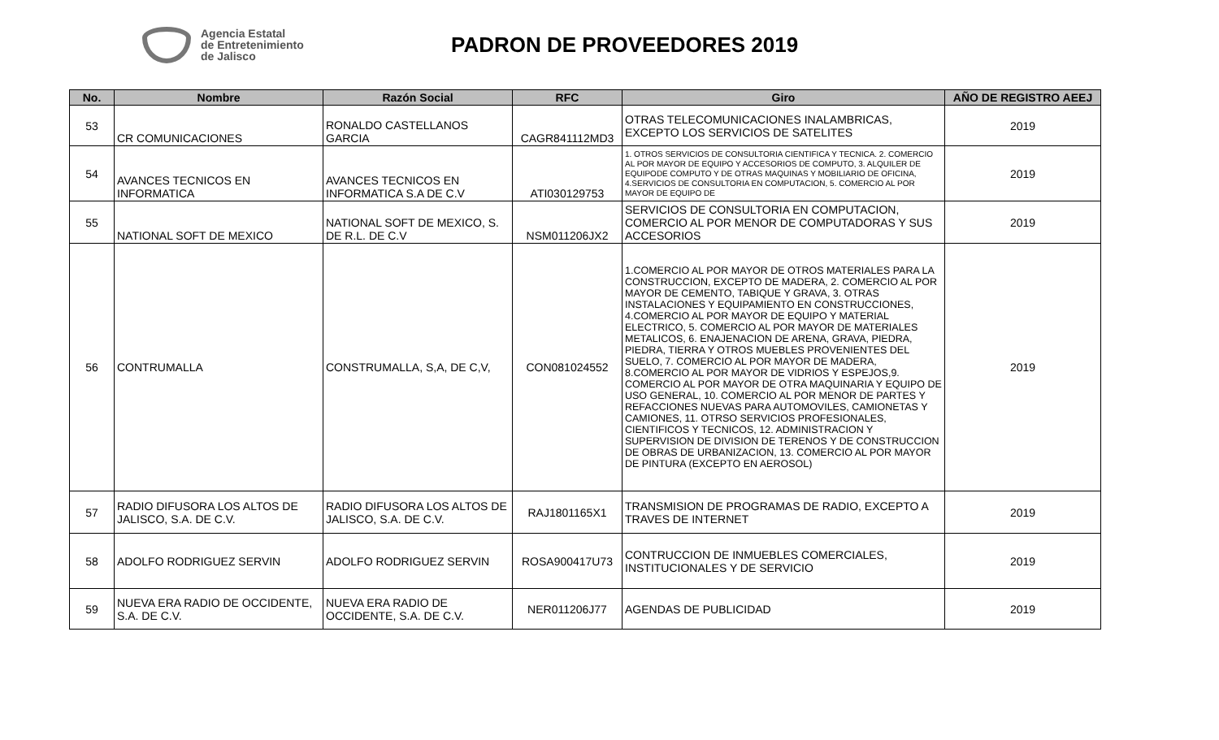Agencia Estatal
de Entretenimiento
de Jalisco
PADRON DE PROVEEDORES 2019
| No. | Nombre | Razón Social | RFC | Giro | AÑO DE REGISTRO AEEJ |
| --- | --- | --- | --- | --- | --- |
| 53 | CR COMUNICACIONES | RONALDO CASTELLANOS GARCIA | CAGR841112MD3 | OTRAS TELECOMUNICACIONES INALAMBRICAS, EXCEPTO LOS SERVICIOS DE SATELITES | 2019 |
| 54 | AVANCES TECNICOS EN INFORMATICA | AVANCES TECNICOS EN INFORMATICA S.A DE C.V | ATI030129753 | 1. OTROS SERVICIOS DE CONSULTORIA CIENTIFICA Y TECNICA. 2. COMERCIO AL POR MAYOR DE EQUIPO Y ACCESORIOS DE COMPUTO, 3. ALQUILER DE EQUIPODE COMPUTO Y DE OTRAS MAQUINAS Y MOBILIARIO DE OFICINA, 4.SERVICIOS DE CONSULTORIA EN COMPUTACION, 5. COMERCIO AL POR MAYOR DE EQUIPO DE | 2019 |
| 55 | NATIONAL SOFT DE MEXICO | NATIONAL SOFT DE MEXICO, S. DE R.L. DE C.V | NSM011206JX2 | SERVICIOS DE CONSULTORIA EN COMPUTACION, COMERCIO AL POR MENOR DE COMPUTADORAS Y SUS ACCESORIOS | 2019 |
| 56 | CONTRUMALLA | CONSTRUMALLA, S,A, DE C,V, | CON081024552 | 1.COMERCIO AL POR MAYOR DE OTROS MATERIALES PARA LA CONSTRUCCION, EXCEPTO DE MADERA, 2. COMERCIO AL POR MAYOR DE CEMENTO, TABIQUE Y GRAVA, 3. OTRAS INSTALACIONES Y EQUIPAMIENTO EN CONSTRUCCIONES, 4.COMERCIO AL POR MAYOR DE EQUIPO Y MATERIAL ELECTRICO, 5. COMERCIO AL POR MAYOR DE MATERIALES METALICOS, 6. ENAJENACION DE ARENA, GRAVA, PIEDRA, PIEDRA, TIERRA Y OTROS MUEBLES PROVENIENTES DEL SUELO, 7. COMERCIO AL POR MAYOR DE MADERA, 8.COMERCIO AL POR MAYOR DE VIDRIOS Y ESPEJOS,9. COMERCIO AL POR MAYOR DE OTRA MAQUINARIA Y EQUIPO DE USO GENERAL, 10. COMERCIO AL POR MENOR DE PARTES Y REFACCIONES NUEVAS PARA AUTOMOVILES, CAMIONETAS Y CAMIONES, 11. OTRSO SERVICIOS PROFESIONALES, CIENTIFICOS Y TECNICOS, 12. ADMINISTRACION Y SUPERVISION DE DIVISION DE TERENOS Y DE CONSTRUCCION DE OBRAS DE URBANIZACION, 13. COMERCIO AL POR MAYOR DE PINTURA (EXCEPTO EN AEROSOL) | 2019 |
| 57 | RADIO DIFUSORA LOS ALTOS DE JALISCO, S.A. DE C.V. | RADIO DIFUSORA LOS ALTOS DE JALISCO, S.A. DE C.V. | RAJ1801165X1 | TRANSMISION DE PROGRAMAS DE RADIO, EXCEPTO A TRAVES DE INTERNET | 2019 |
| 58 | ADOLFO RODRIGUEZ SERVIN | ADOLFO RODRIGUEZ SERVIN | ROSA900417U73 | CONTRUCCION DE INMUEBLES COMERCIALES, INSTITUCIONALES Y DE SERVICIO | 2019 |
| 59 | NUEVA ERA RADIO DE OCCIDENTE, S.A. DE C.V. | NUEVA ERA RADIO DE OCCIDENTE, S.A. DE C.V. | NER011206J77 | AGENDAS DE PUBLICIDAD | 2019 |